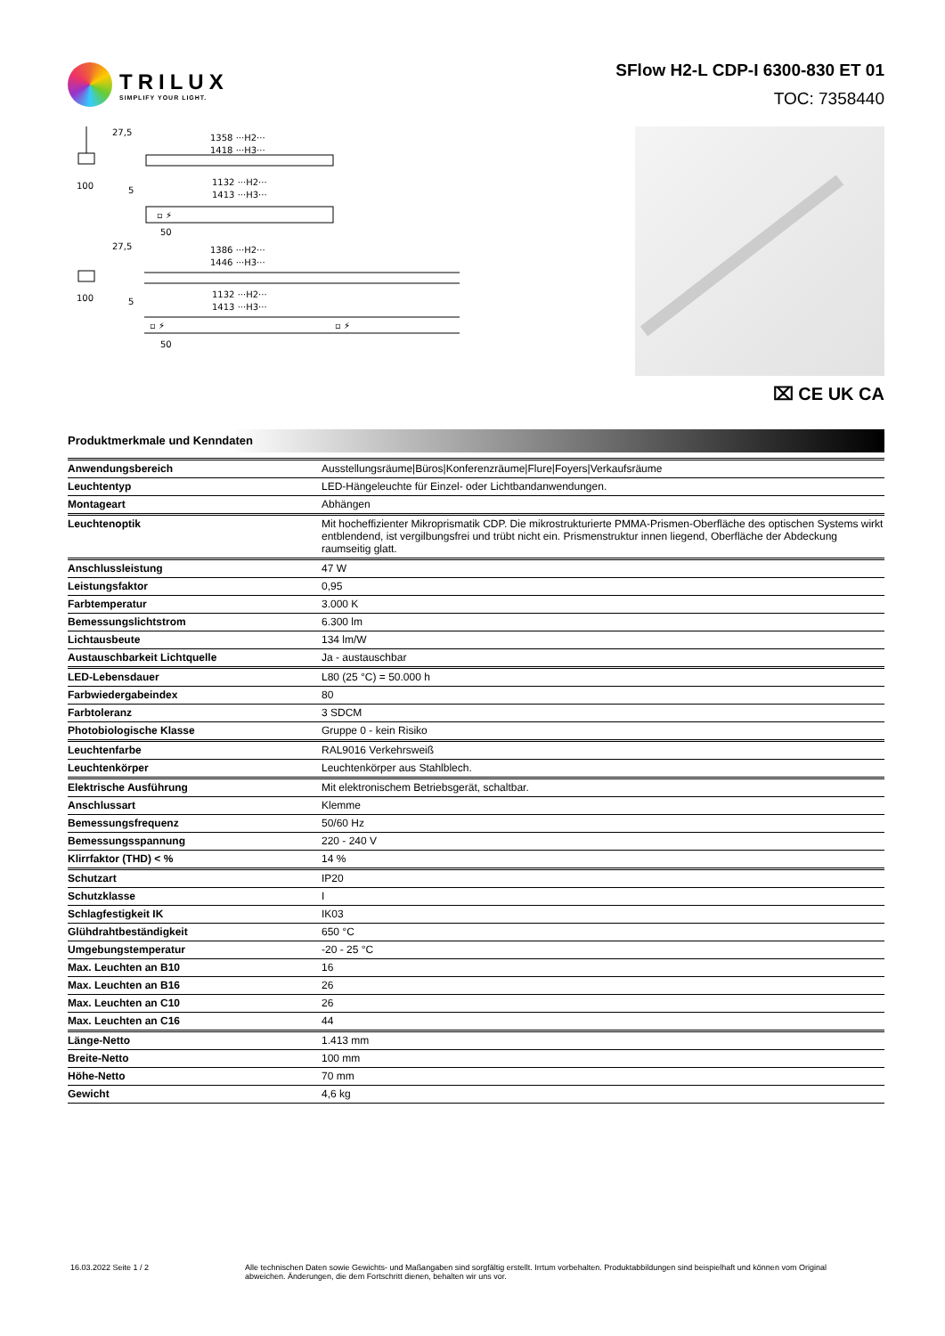TRILUX
SIMPLIFY YOUR LIGHT.
SFlow H2-L CDP-I 6300-830 ET 01
TOC: 7358440
27,5
1358 ···H2···
1418 ···H3···
100
5
1132 ···H2···
1413 ···H3···
▫ ⚡
50
27,5
1386 ···H2···
1446 ···H3···
100
5
1132 ···H2···
1413 ···H3···
▫ ⚡
▫ ⚡
50
⌧ CE UK CA
Produktmerkmale und Kenndaten
| Anwendungsbereich | Ausstellungsräume/Büros/Konferenzräume/Flure/Foyers/Verkaufsräume |
| Leuchtentyp | LED-Hängeleuchte für Einzel- oder Lichtbandanwendungen. |
| Montageart | Abhängen |
| Leuchtenoptik | Mit hocheffizienter Mikroprismatik CDP. Die mikrostrukturierte PMMA-Prismen-Oberfläche des optischen Systems wirkt entblendend, ist vergilbungsfrei und trübt nicht ein. Prismenstruktur innen liegend, Oberfläche der Abdeckung raumseitig glatt. |
| Anschlussleistung | 47 W |
| Leistungsfaktor | 0,95 |
| Farbtemperatur | 3.000 K |
| Bemessungslichtstrom | 6.300 lm |
| Lichtausbeute | 134 lm/W |
| Austauschbarkeit Lichtquelle | Ja - austauschbar |
| LED-Lebensdauer | L80 (25 °C) = 50.000 h |
| Farbwiedergabeindex | 80 |
| Farbtoleranz | 3 SDCM |
| Photobiologische Klasse | Gruppe 0 - kein Risiko |
| Leuchtenfarbe | RAL9016 Verkehrsweiß |
| Leuchtenkörper | Leuchtenkörper aus Stahlblech. |
| Elektrische Ausführung | Mit elektronischem Betriebsgerät, schaltbar. |
| Anschlussart | Klemme |
| Bemessungsfrequenz | 50/60 Hz |
| Bemessungsspannung | 220 - 240 V |
| Klirrfaktor (THD) < % | 14 % |
| Schutzart | IP20 |
| Schutzklasse | I |
| Schlagfestigkeit IK | IK03 |
| Glühdrahtbeständigkeit | 650 °C |
| Umgebungstemperatur | -20 - 25 °C |
| Max. Leuchten an B10 | 16 |
| Max. Leuchten an B16 | 26 |
| Max. Leuchten an C10 | 26 |
| Max. Leuchten an C16 | 44 |
| Länge-Netto | 1.413 mm |
| Breite-Netto | 100 mm |
| Höhe-Netto | 70 mm |
| Gewicht | 4,6 kg |
16.03.2022 Seite 1 / 2 Alle technischen Daten sowie Gewichts- und Maßangaben sind sorgfältig erstellt. Irrtum vorbehalten. Produktabbildungen sind beispielhaft und können vom Original abweichen. Änderungen, die dem Fortschritt dienen, behalten wir uns vor.